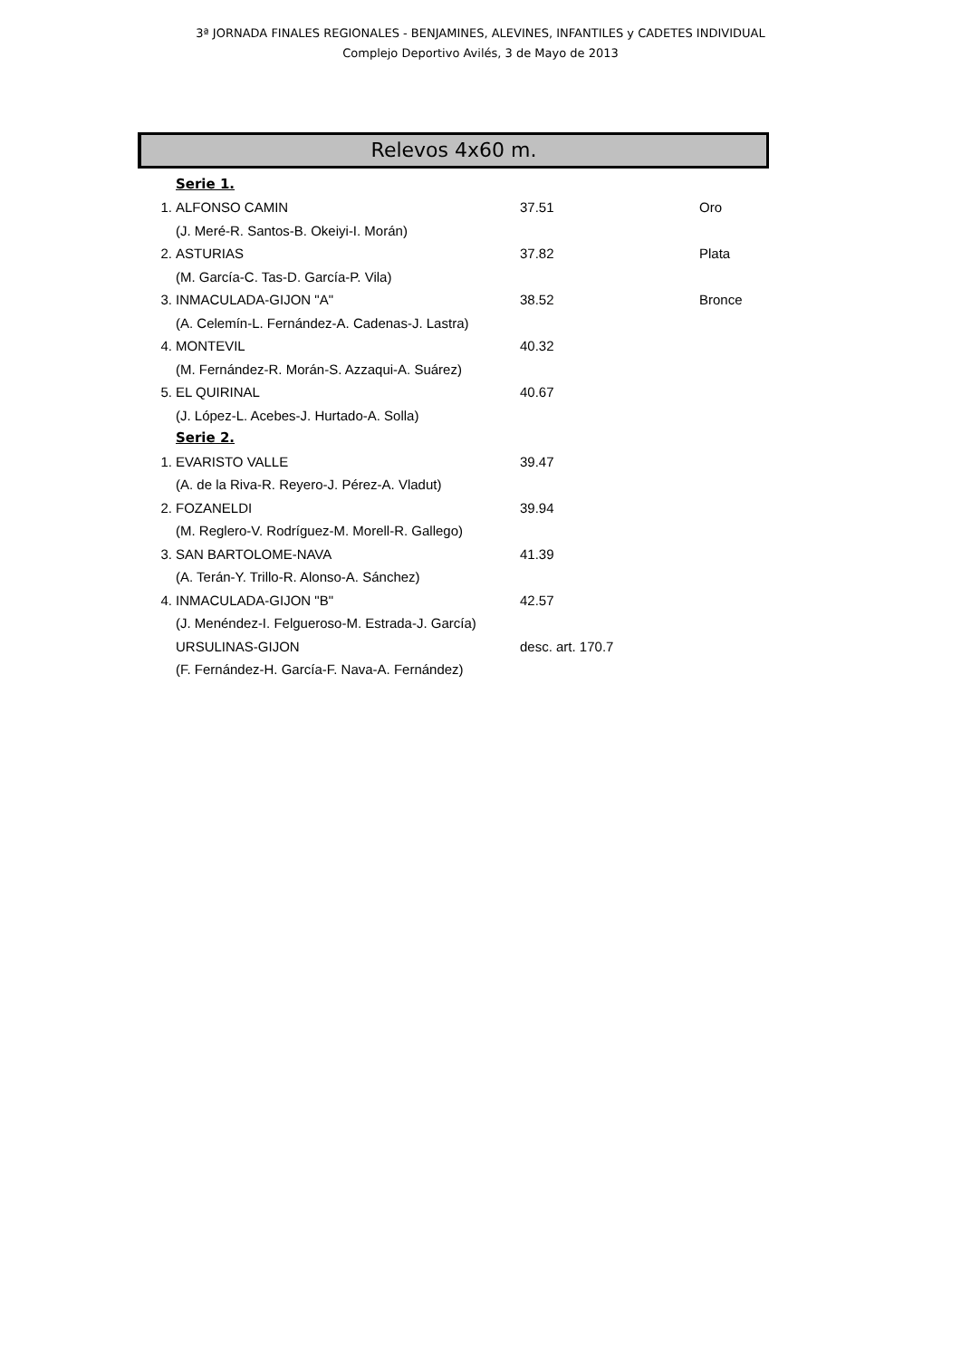3ª JORNADA FINALES REGIONALES - BENJAMINES, ALEVINES, INFANTILES y CADETES INDIVIDUAL
Complejo Deportivo Avilés, 3 de Mayo de 2013
Relevos 4x60 m.
| | Serie 1. | | |
| 1. | ALFONSO CAMIN | 37.51 | Oro |
| | (J. Meré-R. Santos-B. Okeiyi-I. Morán) | | |
| 2. | ASTURIAS | 37.82 | Plata |
| | (M. García-C. Tas-D. García-P. Vila) | | |
| 3. | INMACULADA-GIJON "A" | 38.52 | Bronce |
| | (A. Celemín-L. Fernández-A. Cadenas-J. Lastra) | | |
| 4. | MONTEVIL | 40.32 | |
| | (M. Fernández-R. Morán-S. Azzaqui-A. Suárez) | | |
| 5. | EL QUIRINAL | 40.67 | |
| | (J. López-L. Acebes-J. Hurtado-A. Solla) | | |
| | Serie 2. | | |
| 1. | EVARISTO VALLE | 39.47 | |
| | (A. de la Riva-R. Reyero-J. Pérez-A. Vladut) | | |
| 2. | FOZANELDI | 39.94 | |
| | (M. Reglero-V. Rodríguez-M. Morell-R. Gallego) | | |
| 3. | SAN BARTOLOME-NAVA | 41.39 | |
| | (A. Terán-Y. Trillo-R. Alonso-A. Sánchez) | | |
| 4. | INMACULADA-GIJON "B" | 42.57 | |
| | (J. Menéndez-I. Felgueroso-M. Estrada-J. García) | | |
| | URSULINAS-GIJON | desc. art. 170.7 | |
| | (F. Fernández-H. García-F. Nava-A. Fernández) | | |